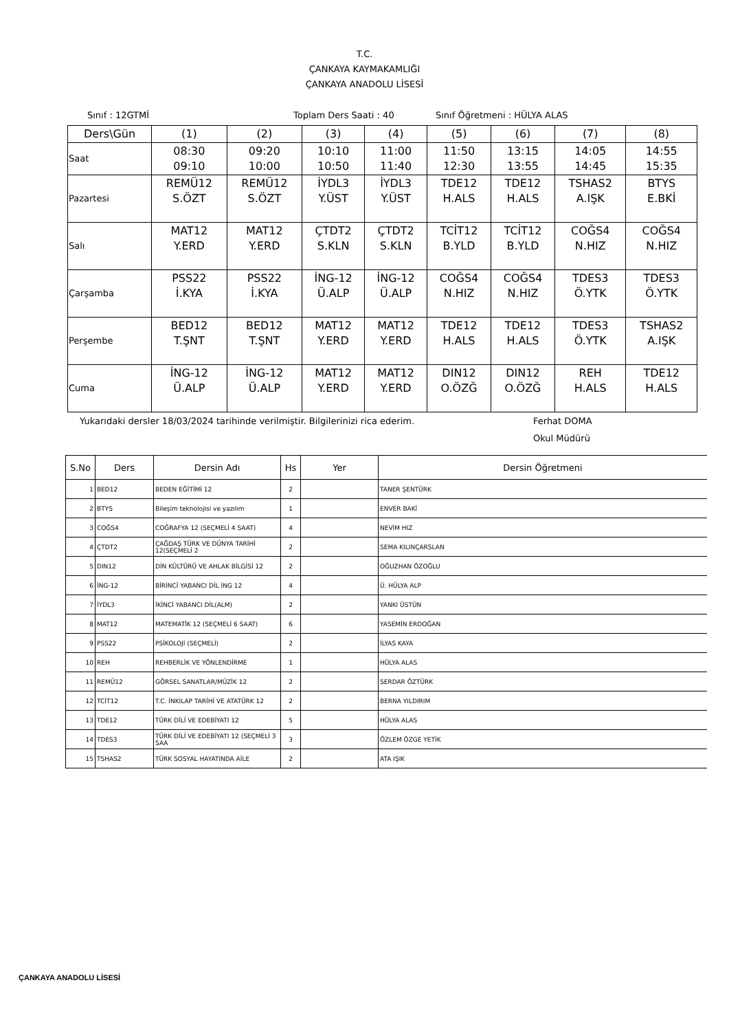T.C.
ÇANKAYA KAYMAKAMLIĞI
ÇANKAYA ANADOLU LİSESİ
Sınıf : 12GTMİ Toplam Ders Saati : 40 Sınıf Öğretmeni : HÜLYA ALAS
| Ders\Gün | (1) | (2) | (3) | (4) | (5) | (6) | (7) | (8) |
| Saat | 08:30 09:10 | 09:20 10:00 | 10:10 10:50 | 11:00 11:40 | 11:50 12:30 | 13:15 13:55 | 14:05 14:45 | 14:55 15:35 |
| Pazartesi | REMÜ12 S.ÖZT | REMÜ12 S.ÖZT | İYDL3 Y.ÜST | İYDL3 Y.ÜST | TDE12 H.ALS | TDE12 H.ALS | TSHAS2 A.IŞK | BTYS E.BKİ |
| Salı | MAT12 Y.ERD | MAT12 Y.ERD | ÇTDT2 S.KLN | ÇTDT2 S.KLN | TCİT12 B.YLD | TCİT12 B.YLD | COĞS4 N.HIZ | COĞS4 N.HIZ |
| Çarşamba | PSS22 İ.KYA | PSS22 İ.KYA | İNG-12 Ü.ALP | İNG-12 Ü.ALP | COĞS4 N.HIZ | COĞS4 N.HIZ | TDES3 Ö.YTK | TDES3 Ö.YTK |
| Perşembe | BED12 T.ŞNT | BED12 T.ŞNT | MAT12 Y.ERD | MAT12 Y.ERD | TDE12 H.ALS | TDE12 H.ALS | TDES3 Ö.YTK | TSHAS2 A.IŞK |
| Cuma | İNG-12 Ü.ALP | İNG-12 Ü.ALP | MAT12 Y.ERD | MAT12 Y.ERD | DIN12 O.ÖZĞ | DIN12 O.ÖZĞ | REH H.ALS | TDE12 H.ALS |
Yukarıdaki dersler 18/03/2024 tarihinde verilmiştir. Bilgilerinizi rica ederim. Ferhat DOMA
Okul Müdürü
| S.No | Ders | Dersin Adı | Hs | Yer | Dersin Öğretmeni |
| --- | --- | --- | --- | --- | --- |
| 1 | BED12 | BEDEN EĞİTİMİ 12 | 2 | | TANER ŞENTÜRK |
| 2 | BTYS | Bileşim teknolojisi ve yazılım | 1 | | ENVER BAKİ |
| 3 | COĞS4 | COĞRAFYA 12 (SEÇMELİ 4 SAAT) | 4 | | NEVİM HIZ |
| 4 | ÇTDT2 | ÇAĞDAŞ TÜRK VE DÜNYA TARİHİ 12(SEÇMELİ 2 | 2 | | SEMA KILINÇARSLAN |
| 5 | DIN12 | DİN KÜLTÜRÜ VE AHLAK BİLGİSİ 12 | 2 | | OĞUZHAN ÖZOĞLU |
| 6 | İNG-12 | BİRİNCİ YABANCI DİL İNG 12 | 4 | | Ü. HÜLYA ALP |
| 7 | İYDL3 | İKİNCİ YABANCI DİL(ALM) | 2 | | YANKI ÜSTÜN |
| 8 | MAT12 | MATEMATİK 12 (SEÇMELİ 6 SAAT) | 6 | | YASEMİN ERDOĞAN |
| 9 | PSS22 | PSİKOLOJİ (SEÇMELİ) | 2 | | İLYAS KAYA |
| 10 | REH | REHBERLİK VE YÖNLENDİRME | 1 | | HÜLYA ALAS |
| 11 | REMÜ12 | GÖRSEL SANATLAR/MÜZİK 12 | 2 | | SERDAR ÖZTÜRK |
| 12 | TCİT12 | T.C. İNKILAP TARİHİ VE ATATÜRK 12 | 2 | | BERNA YILDIRIM |
| 13 | TDE12 | TÜRK DİLİ VE EDEBİYATI 12 | 5 | | HÜLYA ALAS |
| 14 | TDES3 | TÜRK DİLİ VE EDEBİYATI 12 (SEÇMELİ 3 SAA | 3 | | ÖZLEM ÖZGE YETİK |
| 15 | TSHAS2 | TÜRK SOSYAL HAYATINDA AİLE | 2 | | ATA IŞIK |
ÇANKAYA ANADOLU LİSESİ